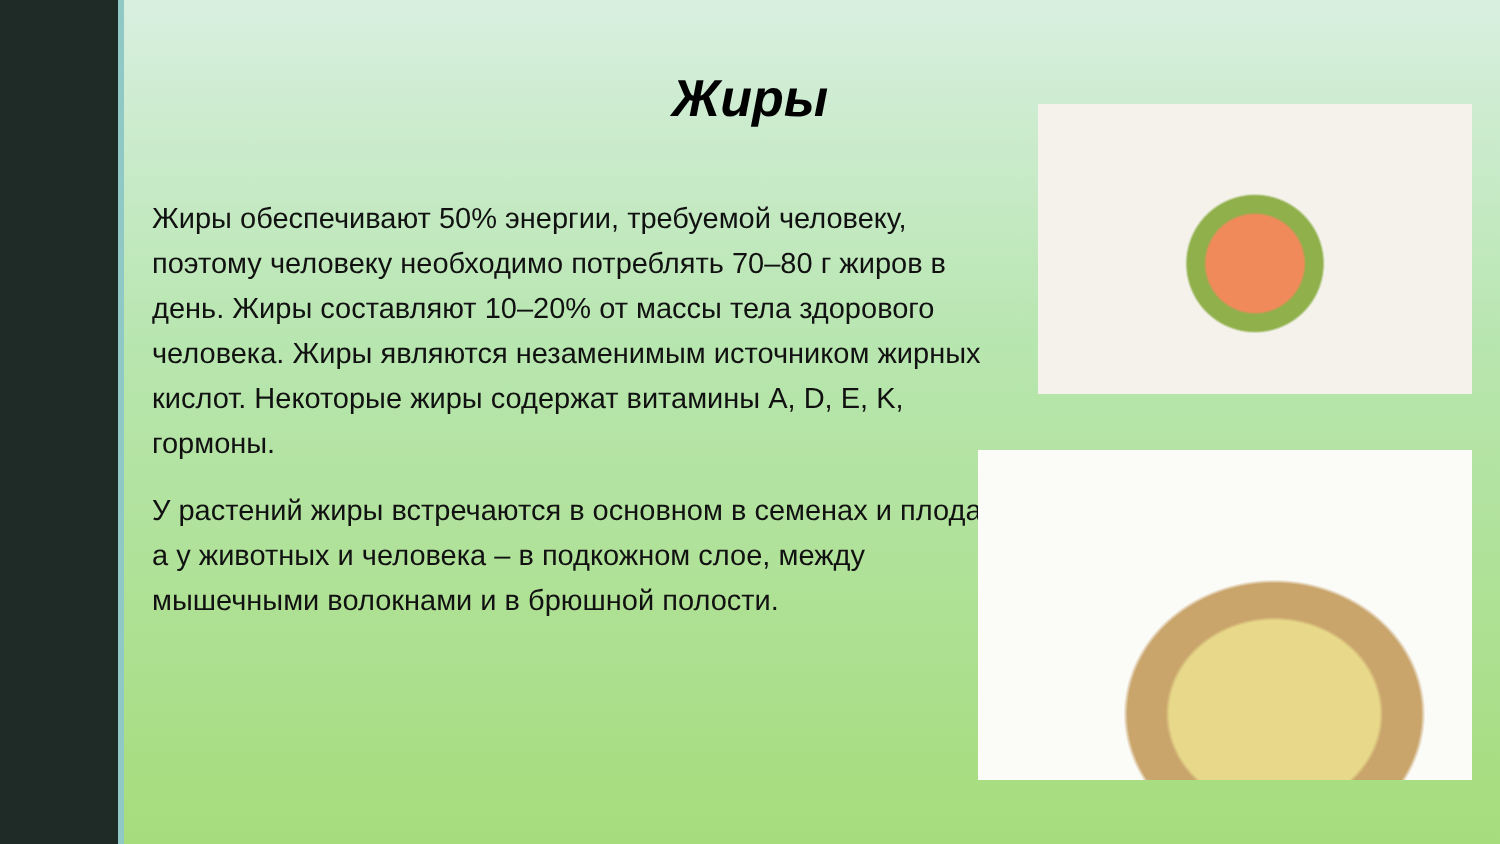Жиры
Жиры обеспечивают 50% энергии, требуемой человеку, поэтому человеку необходимо потреблять 70–80 г жиров в день. Жиры составляют 10–20% от массы тела здорового человека. Жиры являются незаменимым источником жирных кислот. Некоторые жиры содержат витамины A, D, E, K, гормоны.
У растений жиры встречаются в основном в семенах и плодах, а у животных и человека – в подкожном слое, между мышечными волокнами и в брюшной полости.